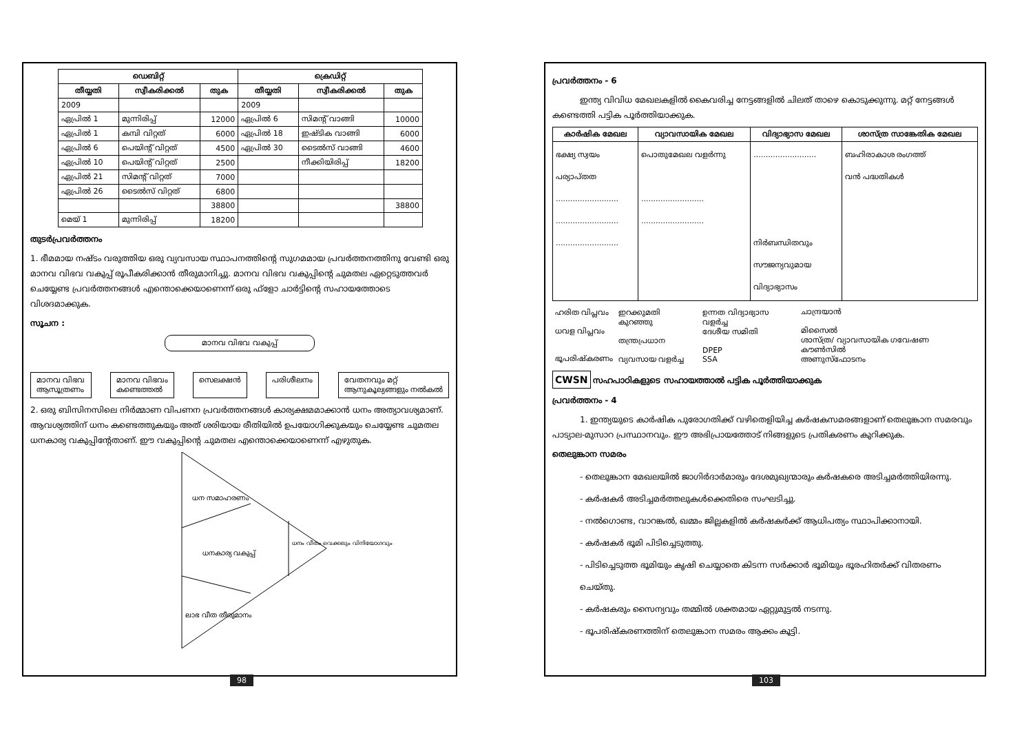| ഡെബിറ്റ് | | | ക്രെഡിറ്റ് | | |
| --- | --- | --- | --- | --- | --- |
| തീയ്യതി | സ്വീകരിക്കൽ | തുക | തീയ്യതി | സ്വീകരിക്കൽ | തുക |
| 2009 | | | 2009 | | |
| ഏപ്രിൽ 1 | മുന്നിരിപ്പ് | 12000 | ഏപ്രിൽ 6 | സിമന്റ് വാങ്ങി | 10000 |
| ഏപ്രിൽ 1 | കമ്പി വിറ്റത് | 6000 | ഏപ്രിൽ 18 | ഇഷ്ടിക വാങ്ങി | 6000 |
| ഏപ്രിൽ 6 | പെയിന്റ് വിറ്റത് | 4500 | ഏപ്രിൽ 30 | ടൈൽസ് വാങ്ങി | 4600 |
| ഏപ്രിൽ 10 | പെയിന്റ് വിറ്റത് | 2500 | | നീക്കിയിരിപ്പ് | 18200 |
| ഏപ്രിൽ 21 | സിമന്റ് വിറ്റത് | 7000 | | | |
| ഏപ്രിൽ 26 | ടൈൽസ് വിറ്റത് | 6800 | | | |
| | | 38800 | | | 38800 |
| മെയ് 1 | മുന്നിരിപ്പ് | 18200 | | | |
തുടർപ്രവർത്തനം
1. ഭീമമായ നഷ്ടം വരുത്തിയ ഒരു വ്യവസായ സ്ഥാപനത്തിന്റെ സുഗമമായ പ്രവർത്തനത്തിനു വേണ്ടി ഒരു മാനവ വിഭവ വകുപ്പ് രൂപീകരിക്കാൻ തീരുമാനിച്ചു. മാനവ വിഭവ വകുപ്പിന്റെ ചുമതല ഏറ്റെടുത്തവർ ചെയ്യേണ്ട പ്രവർത്തനങ്ങൾ എന്തൊക്കെയാണെന്ന് ഒരു ഫ്ളോ ചാർട്ടിന്റെ സഹായത്തോടെ വിശദമാക്കുക.
സൂചന :
മാനവ വിഭവ വകുപ്പ്
മാനവ വിഭവ
ആസൂത്രണം മാനവ വിഭവം
കണ്ടെത്തൽ സെലക്ഷൻ പരിശീലനം വേതനവും മറ്റ്
ആനുകൂല്യങ്ങളും നൽകൽ
2. ഒരു ബിസിനസിലെ നിർമ്മാണ വിപണന പ്രവർത്തനങ്ങൾ കാര്യക്ഷമമാക്കാൻ ധനം അത്യാവശ്യമാണ്. ആവശ്യത്തിന് ധനം കണ്ടെത്തുകയും അത് ശരിയായ രീതിയിൽ ഉപയോഗിക്കുകയും ചെയ്യേണ്ട ചുമതല ധനകാര്യ വകുപ്പിന്റേതാണ്. ഈ വകുപ്പിന്റെ ചുമതല എന്തൊക്കെയാണെന്ന് എഴുതുക.
ധന സമാഹരണം
ധനകാര്യ വകുപ്പ്
ധനം വീതം വെക്കലും വിനിയോഗവും
ലാഭ വീത തീരുമാനം
98
പ്രവർത്തനം - 6
ഇന്ത്യ വിവിധ മേഖലകളിൽ കൈവരിച്ച നേട്ടങ്ങളിൽ ചിലത് താഴെ കൊടുക്കുന്നു. മറ്റ് നേട്ടങ്ങൾ കണ്ടെത്തി പട്ടിക പൂർത്തിയാക്കുക.
| കാർഷിക മേഖല | വ്യാവസായിക മേഖല | വിദ്യാഭ്യാസ മേഖല | ശാസ്ത്ര സാങ്കേതിക മേഖല |
| --- | --- | --- | --- |
| ഭക്ഷ്യ സ്വയം പര്യാപ്തത .......................... .......................... .......................... | പൊതുമേഖല വളർന്നു .......................... .......................... | .......................... നിർബന്ധിതവും സൗജന്യവുമായ വിദ്യാഭ്യാസം | ബഹിരാകാശ രംഗത്ത് വൻ പദ്ധതികൾ |
| ഹരിത വിപ്ലവം ധവള വിപ്ലവം ഭൂപരിഷ്കരണം | ഇറക്കുമതി കുറഞ്ഞു തന്ത്രപ്രധാന വ്യവസായ വളർച്ച | ഉന്നത വിദ്യാഭ്യാസ വളർച്ച ദേശീയ സമിതി DPEP SSA | ചാന്ദ്രയാൻ മിസൈൽ ശാസ്ത്ര/ വ്യാവസായിക ഗവേഷണ കൗൺസിൽ അണുസ്ഫോടനം |
CWSN സഹപാഠികളുടെ സഹായത്താൽ പട്ടിക പൂർത്തിയാക്കുക
പ്രവർത്തനം - 4
1. ഇന്ത്യയുടെ കാർഷിക പുരോഗതിക്ക് വഴിതെളിയിച്ച കർഷകസമരങ്ങളാണ് തെലുങ്കാന സമരവും പാട്യാല-മുസാറ പ്രസ്ഥാനവും. ഈ അഭിപ്രായത്തോട് നിങ്ങളുടെ പ്രതികരണം കുറിക്കുക.
തെലുങ്കാന സമരം
- തെലുങ്കാന മേഖലയിൽ ജാഗിർദാർമാരും ദേശമുഖ്യന്മാരും കർഷകരെ അടിച്ചമർത്തിയിരന്നു.
- കർഷകർ അടിച്ചമർത്തലുകൾക്കെതിരെ സംഘടിച്ചു.
- നൽഗൊണ്ട, വാറങ്കൽ, ഖമ്മം ജില്ലകളിൽ കർഷകർക്ക് ആധിപത്യം സ്ഥാപിക്കാനായി.
- കർഷകർ ഭൂമി പിടിച്ചെടുത്തു.
- പിടിച്ചെടുത്ത ഭൂമിയും കൃഷി ചെയ്യാതെ കിടന്ന സർക്കാർ ഭൂമിയും ഭൂരഹിതർക്ക് വിതരണം ചെയ്തു.
- കർഷകരും സൈന്യവും തമ്മിൽ ശക്തമായ ഏറ്റുമുട്ടൽ നടന്നു.
- ഭൂപരിഷ്കരണത്തിന് തെലുങ്കാന സമരം ആക്കം കൂട്ടി.
103